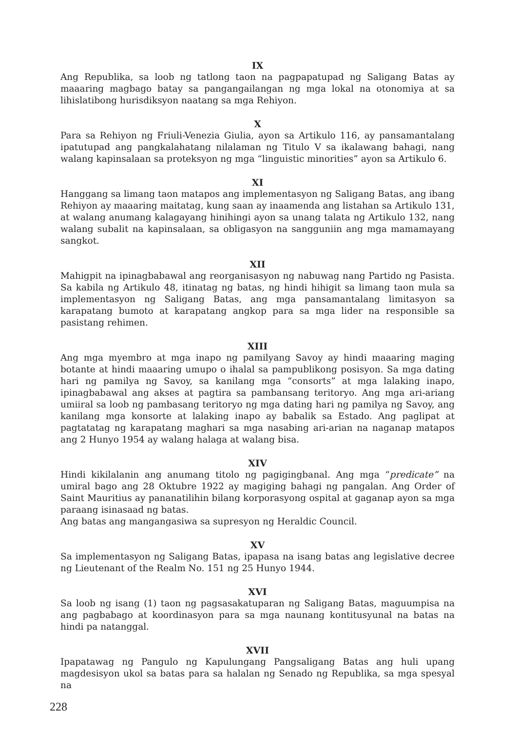IX
Ang Republika, sa loob ng tatlong taon na pagpapatupad ng Saligang Batas ay maaaring magbago batay sa pangangailangan ng mga lokal na otonomiya at sa lihislatibong hurisdiksyon naatang sa mga Rehiyon.
X
Para sa Rehiyon ng Friuli-Venezia Giulia, ayon sa Artikulo 116, ay pansamantalang ipatutupad ang pangkalahatang nilalaman ng Titulo V sa ikalawang bahagi, nang walang kapinsalaan sa proteksyon ng mga “linguistic minorities” ayon sa Artikulo 6.
XI
Hanggang sa limang taon matapos ang implementasyon ng Saligang Batas, ang ibang Rehiyon ay maaaring maitatag, kung saan ay inaamenda ang listahan sa Artikulo 131, at walang anumang kalagayang hinihingi ayon sa unang talata ng Artikulo 132, nang walang subalit na kapinsalaan, sa obligasyon na sangguniin ang mga mamamayang sangkot.
XII
Mahigpit na ipinagbabawal ang reorganisasyon ng nabuwag nang Partido ng Pasista. Sa kabila ng Artikulo 48, itinatag ng batas, ng hindi hihigit sa limang taon mula sa implementasyon ng Saligang Batas, ang mga pansamantalang limitasyon sa karapatang bumoto at karapatang angkop para sa mga lider na responsible sa pasistang rehimen.
XIII
Ang mga myembro at mga inapo ng pamilyang Savoy ay hindi maaaring maging botante at hindi maaaring umupo o ihalal sa pampublikong posisyon. Sa mga dating hari ng pamilya ng Savoy, sa kanilang mga “consorts” at mga lalaking inapo, ipinagbabawal ang akses at pagtira sa pambansang teritoryo. Ang mga ari-ariang umiiral sa loob ng pambasang teritoryo ng mga dating hari ng pamilya ng Savoy, ang kanilang mga konsorte at lalaking inapo ay babalik sa Estado. Ang paglipat at pagtatatag ng karapatang maghari sa mga nasabing ari-arian na naganap matapos ang 2 Hunyo 1954 ay walang halaga at walang bisa.
XIV
Hindi kikilalanin ang anumang titolo ng pagigingbanal. Ang mga “predicate” na umiral bago ang 28 Oktubre 1922 ay magiging bahagi ng pangalan. Ang Order of Saint Mauritius ay pananatilihin bilang korporasyong ospital at gaganap ayon sa mga paraang isinasaad ng batas.
Ang batas ang mangangasiwa sa supresyon ng Heraldic Council.
XV
Sa implementasyon ng Saligang Batas, ipapasa na isang batas ang legislative decree ng Lieutenant of the Realm No. 151 ng 25 Hunyo 1944.
XVI
Sa loob ng isang (1) taon ng pagsasakatuparan ng Saligang Batas, maguumpisa na ang pagbabago at koordinasyon para sa mga naunang kontitusyunal na batas na hindi pa natanggal.
XVII
Ipapatawag ng Pangulo ng Kapulungang Pangsaligang Batas ang huli upang magdesisyon ukol sa batas para sa halalan ng Senado ng Republika, sa mga spesyal na
228